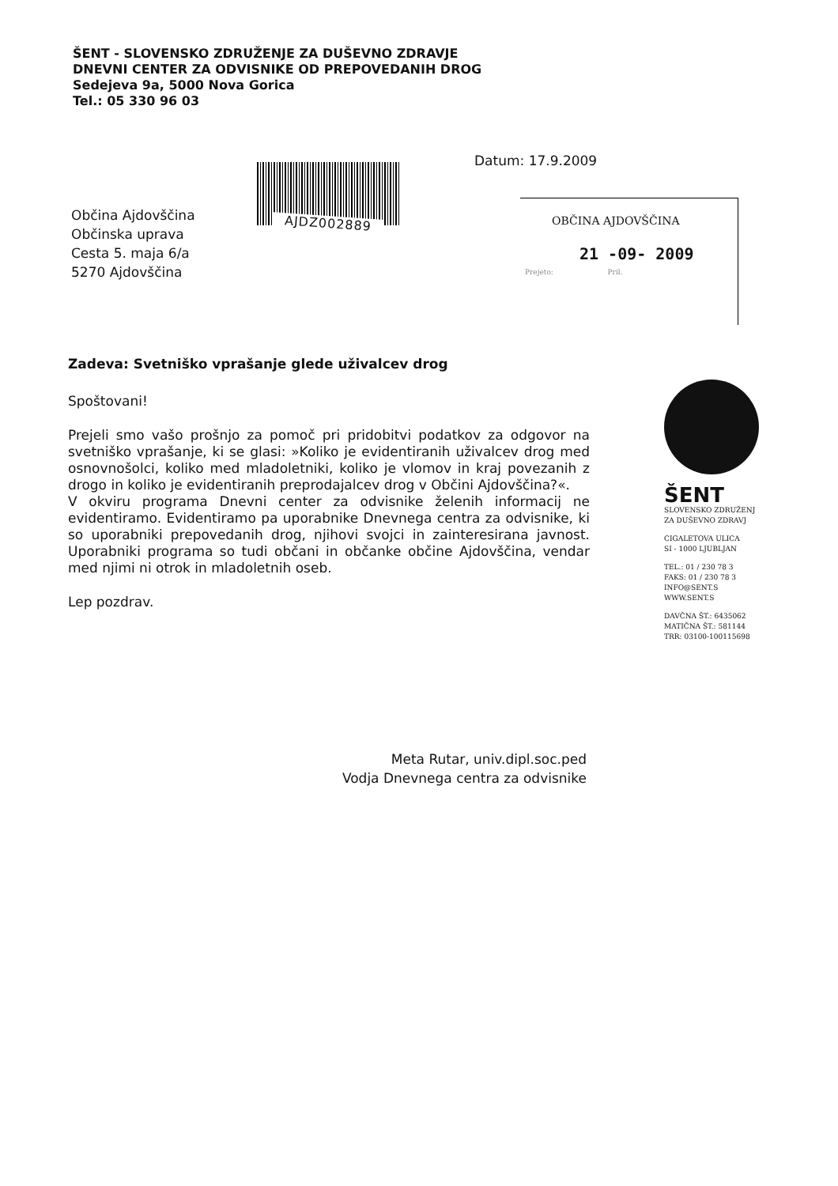ŠENT - SLOVENSKO ZDRUŽENJE ZA DUŠEVNO ZDRAVJE
DNEVNI CENTER ZA ODVISNIKE OD PREPOVEDANIH DROG
Sedejeva 9a, 5000 Nova Gorica
Tel.: 05 330 96 03
Datum: 17.9.2009
AJDZ002889
Občina Ajdovščina
Občinska uprava
Cesta 5. maja 6/a
5270 Ajdovščina
OBČINA AJDOVŠČINA
21 -09- 2009
Prejeto: Pril.
Zadeva: Svetniško vprašanje glede uživalcev drog
Spoštovani!
Prejeli smo vašo prošnjo za pomoč pri pridobitvi podatkov za odgovor na svetniško vprašanje, ki se glasi: »Koliko je evidentiranih uživalcev drog med osnovnošolci, koliko med mladoletniki, koliko je vlomov in kraj povezanih z drogo in koliko je evidentiranih preprodajalcev drog v Občini Ajdovščina?«.
V okviru programa Dnevni center za odvisnike želenih informacij ne evidentiramo. Evidentiramo pa uporabnike Dnevnega centra za odvisnike, ki so uporabniki prepovedanih drog, njihovi svojci in zainteresirana javnost. Uporabniki programa so tudi občani in občanke občine Ajdovščina, vendar med njimi ni otrok in mladoletnih oseb.
Lep pozdrav.
ŠENT
SLOVENSKO ZDRUŽENJ
ZA DUŠEVNO ZDRAVJ
CIGALETOVA ULICA
SI - 1000 LJUBLJAN
TEL.: 01 / 230 78 3
FAKS: 01 / 230 78 3
INFO@SENT.S
WWW.SENT.S
DAVČNA ŠT.: 6435062
MATIČNA ŠT.: 581144
TRR: 03100-100115698
Meta Rutar, univ.dipl.soc.ped
Vodja Dnevnega centra za odvisnike